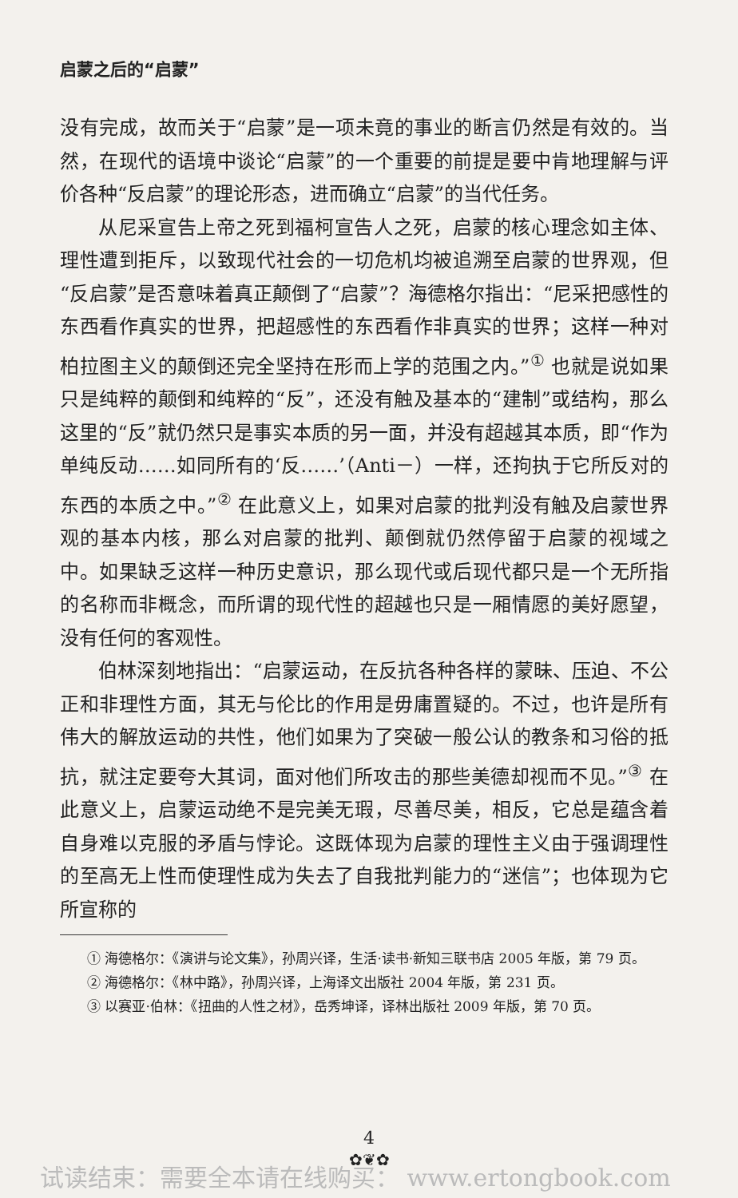启蒙之后的“启蒙”
没有完成，故而关于“启蒙”是一项未竟的事业的断言仍然是有效的。当然，在现代的语境中谈论“启蒙”的一个重要的前提是要中肯地理解与评价各种“反启蒙”的理论形态，进而确立“启蒙”的当代任务。
从尼采宣告上帝之死到福柯宣告人之死，启蒙的核心理念如主体、理性遭到拒斥，以致现代社会的一切危机均被追溯至启蒙的世界观，但“反启蒙”是否意味着真正颠倒了“启蒙”？海德格尔指出：“尼采把感性的东西看作真实的世界，把超感性的东西看作非真实的世界；这样一种对柏拉图主义的颠倒还完全坚持在形而上学的范围之内。”<sup>①</sup> 也就是说如果只是纯粹的颠倒和纯粹的“反”，还没有触及基本的“建制”或结构，那么这里的“反”就仍然只是事实本质的另一面，并没有超越其本质，即“作为单纯反动……如同所有的‘反……’（Anti－）一样，还拘执于它所反对的东西的本质之中。”<sup>②</sup> 在此意义上，如果对启蒙的批判没有触及启蒙世界观的基本内核，那么对启蒙的批判、颠倒就仍然停留于启蒙的视域之中。如果缺乏这样一种历史意识，那么现代或后现代都只是一个无所指的名称而非概念，而所谓的现代性的超越也只是一厢情愿的美好愿望，没有任何的客观性。
伯林深刻地指出：“启蒙运动，在反抗各种各样的蒙昧、压迫、不公正和非理性方面，其无与伦比的作用是毋庸置疑的。不过，也许是所有伟大的解放运动的共性，他们如果为了突破一般公认的教条和习俗的抵抗，就注定要夸大其词，面对他们所攻击的那些美德却视而不见。”<sup>③</sup> 在此意义上，启蒙运动绝不是完美无瑕，尽善尽美，相反，它总是蕴含着自身难以克服的矛盾与悖论。这既体现为启蒙的理性主义由于强调理性的至高无上性而使理性成为失去了自我批判能力的“迷信”；也体现为它所宣称的
① 海德格尔：《演讲与论文集》，孙周兴译，生活·读书·新知三联书店 2005 年版，第 79 页。
② 海德格尔：《林中路》，孙周兴译，上海译文出版社 2004 年版，第 231 页。
③ 以赛亚·伯林：《扭曲的人性之材》，岳秀坤译，译林出版社 2009 年版，第 70 页。
4
✿❦✿
试读结束：需要全本请在线购买： www.ertongbook.com